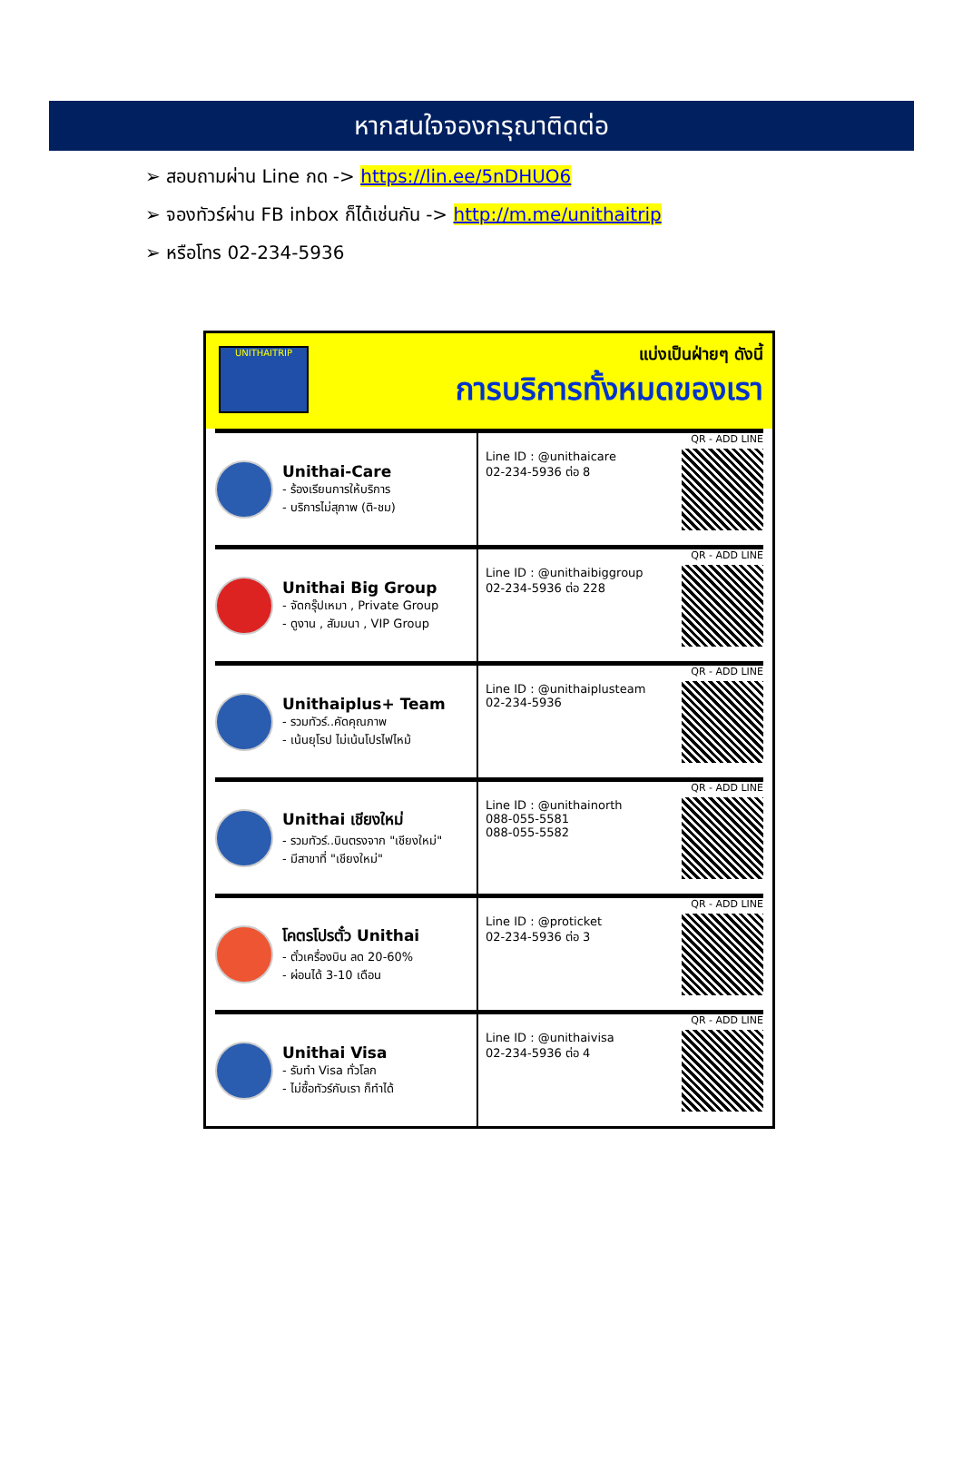หากสนใจจองกรุณาติดต่อ
➢ สอบถามผ่าน Line กด -> https://lin.ee/5nDHUO6
➢ จองทัวร์ผ่าน FB inbox ก็ได้เช่นกัน -> http://m.me/unithaitrip
➢ หรือโทร 02-234-5936
UNITHAITRIP
แบ่งเป็นฝ่ายๆ ดังนี้
การบริการทั้งหมดของเรา
Unithai-Care
- ร้องเรียนการให้บริการ
- บริการไม่สุภาพ (ติ-ชม)
Line ID : @unithaicare
02-234-5936 ต่อ 8
QR - ADD LINE
Unithai Big Group
- จัดกรุ๊ปเหมา , Private Group
- ดูงาน , สัมมนา , VIP Group
Line ID : @unithaibiggroup
02-234-5936 ต่อ 228
QR - ADD LINE
Unithaiplus+ Team
- รวมทัวร์..คัดคุณภาพ
- เน้นยุโรป ไม่เน้นโปรไฟไหม้
Line ID : @unithaiplusteam
02-234-5936
QR - ADD LINE
Unithai เชียงใหม่
- รวมทัวร์..บินตรงจาก "เชียงใหม่"
- มีสาขาที่ "เชียงใหม่"
Line ID : @unithainorth
088-055-5581
088-055-5582
QR - ADD LINE
โคตรโปรตั๋ว Unithai
- ตั๋วเครื่องบิน ลด 20-60%
- ผ่อนได้ 3-10 เดือน
Line ID : @proticket
02-234-5936 ต่อ 3
QR - ADD LINE
Unithai Visa
- รับทำ Visa ทั่วโลก
- ไม่ซื้อทัวร์กับเรา ก็ทำได้
Line ID : @unithaivisa
02-234-5936 ต่อ 4
QR - ADD LINE